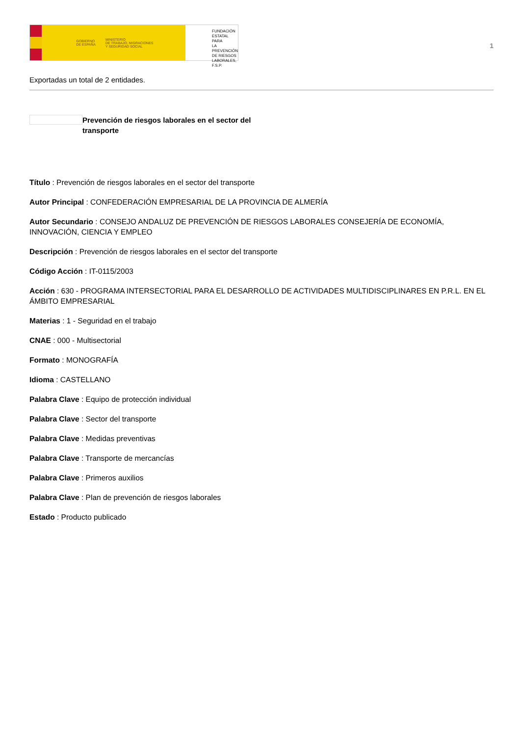GOBIERNO
DE ESPAÑA MINISTERIO
DE TRABAJO, MIGRACIONES
Y SEGURIDAD SOCIAL
FUNDACIÓN
ESTATAL PARA
LA PREVENCIÓN
DE RIESGOS
LABORALES, F.S.P.
1
Exportadas un total de 2 entidades.
Prevención de riesgos laborales en el sector del transporte
Título : Prevención de riesgos laborales en el sector del transporte
Autor Principal : CONFEDERACIÓN EMPRESARIAL DE LA PROVINCIA DE ALMERÍA
Autor Secundario : CONSEJO ANDALUZ DE PREVENCIÓN DE RIESGOS LABORALES CONSEJERÍA DE ECONOMÍA, INNOVACIÓN, CIENCIA Y EMPLEO
Descripción : Prevención de riesgos laborales en el sector del transporte
Código Acción : IT-0115/2003
Acción : 630 - PROGRAMA INTERSECTORIAL PARA EL DESARROLLO DE ACTIVIDADES MULTIDISCIPLINARES EN P.R.L. EN EL ÁMBITO EMPRESARIAL
Materias : 1 - Seguridad en el trabajo
CNAE : 000 - Multisectorial
Formato : MONOGRAFÍA
Idioma : CASTELLANO
Palabra Clave : Equipo de protección individual
Palabra Clave : Sector del transporte
Palabra Clave : Medidas preventivas
Palabra Clave : Transporte de mercancías
Palabra Clave : Primeros auxilios
Palabra Clave : Plan de prevención de riesgos laborales
Estado : Producto publicado